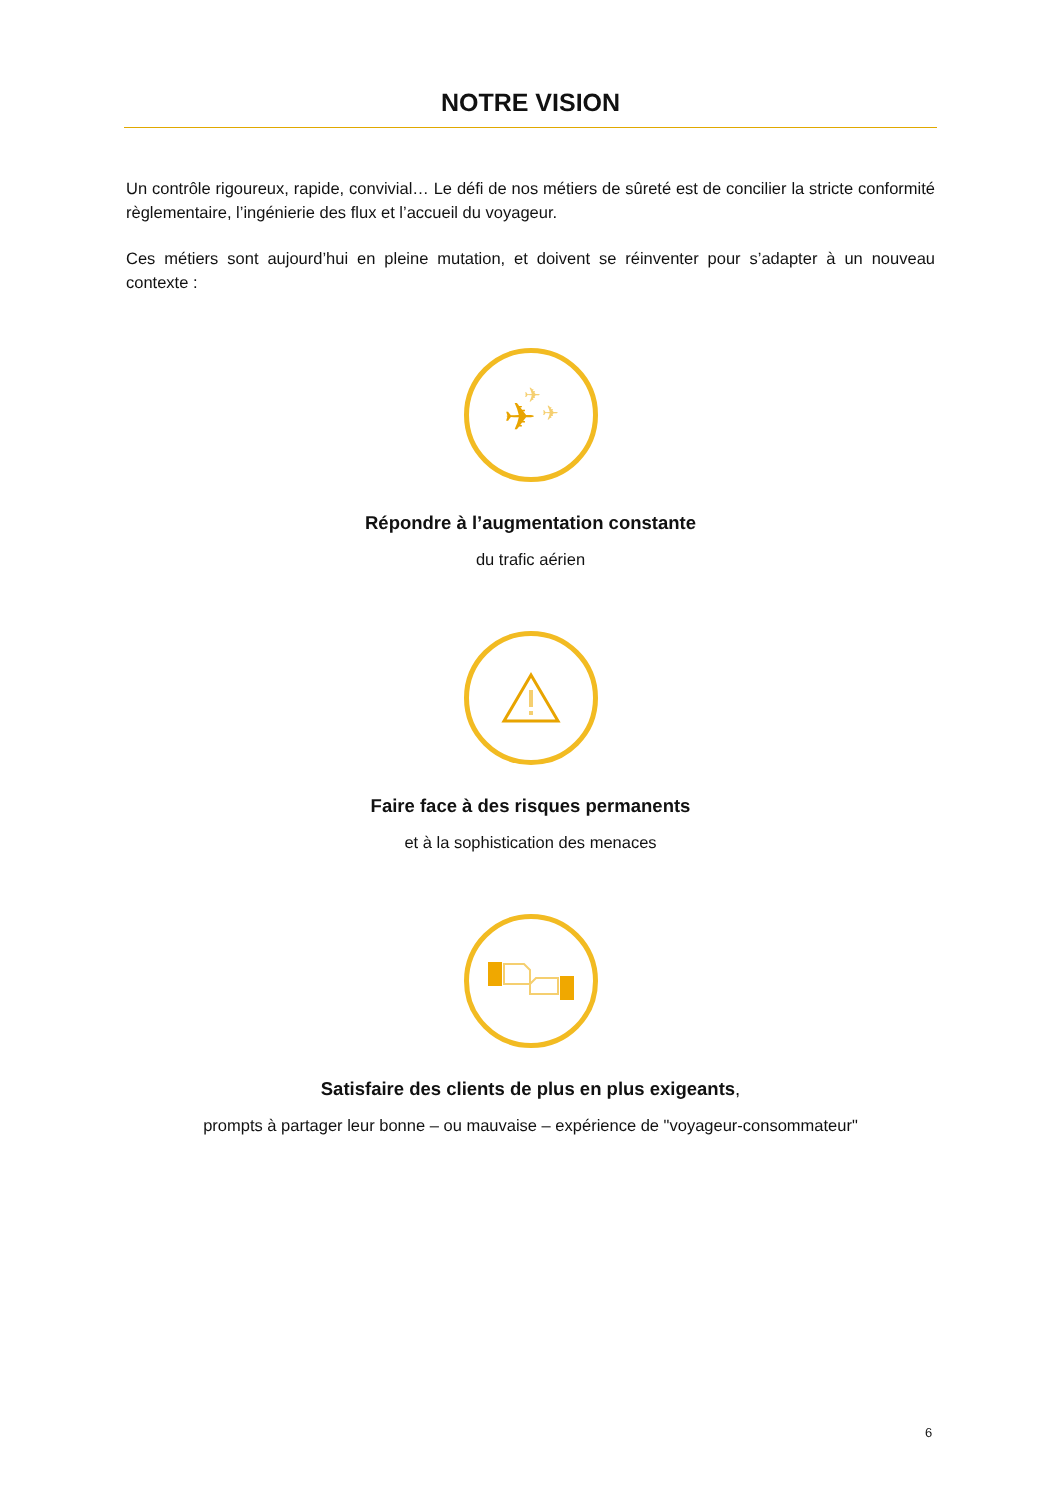NOTRE VISION
Un contrôle rigoureux, rapide, convivial… Le défi de nos métiers de sûreté est de concilier la stricte conformité règlementaire, l’ingénierie des flux et l’accueil du voyageur.
Ces métiers sont aujourd’hui en pleine mutation, et doivent se réinventer pour s’adapter à un nouveau contexte :
✈
✈
✈
Répondre à l’augmentation constante
du trafic aérien
Faire face à des risques permanents
et à la sophistication des menaces
Satisfaire des clients de plus en plus exigeants,
prompts à partager leur bonne – ou mauvaise – expérience de "voyageur-consommateur"
6